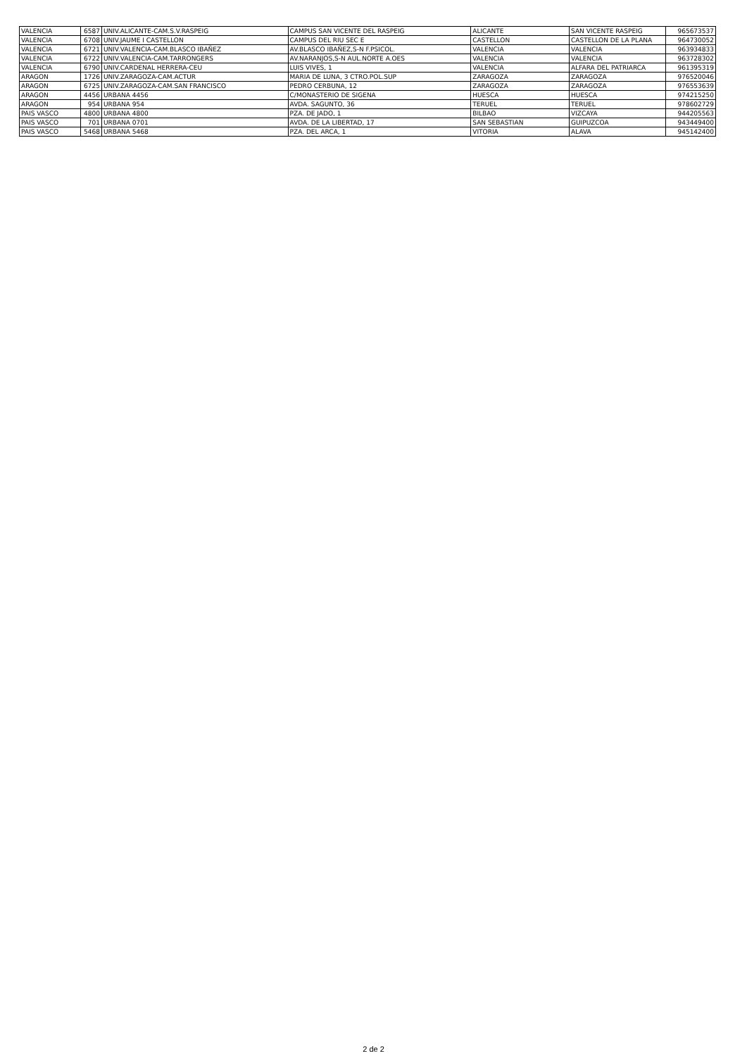| VALENCIA | 6587 | UNIV.ALICANTE-CAM.S.V.RASPEIG | CAMPUS SAN VICENTE DEL RASPEIG | ALICANTE | SAN VICENTE RASPEIG | 965673537 |
| VALENCIA | 6708 | UNIV.JAUME I CASTELLON | CAMPUS DEL RIU SEC E | CASTELLON | CASTELLON DE LA PLANA | 964730052 |
| VALENCIA | 6721 | UNIV.VALENCIA-CAM.BLASCO IBAÑEZ | AV.BLASCO IBAÑEZ,S-N F.PSICOL. | VALENCIA | VALENCIA | 963934833 |
| VALENCIA | 6722 | UNIV.VALENCIA-CAM.TARRONGERS | AV.NARANJOS,S-N AUL.NORTE A.OES | VALENCIA | VALENCIA | 963728302 |
| VALENCIA | 6790 | UNIV.CARDENAL HERRERA-CEU | LUIS VIVES, 1 | VALENCIA | ALFARA DEL PATRIARCA | 961395319 |
| ARAGON | 1726 | UNIV.ZARAGOZA-CAM.ACTUR | MARIA DE LUNA, 3 CTRO.POL.SUP | ZARAGOZA | ZARAGOZA | 976520046 |
| ARAGON | 6725 | UNIV.ZARAGOZA-CAM.SAN FRANCISCO | PEDRO CERBUNA, 12 | ZARAGOZA | ZARAGOZA | 976553639 |
| ARAGON | 4456 | URBANA 4456 | C/MONASTERIO DE SIGENA | HUESCA | HUESCA | 974215250 |
| ARAGON | 954 | URBANA 954 | AVDA. SAGUNTO, 36 | TERUEL | TERUEL | 978602729 |
| PAIS VASCO | 4800 | URBANA 4800 | PZA. DE JADO, 1 | BILBAO | VIZCAYA | 944205563 |
| PAIS VASCO | 701 | URBANA 0701 | AVDA. DE LA LIBERTAD, 17 | SAN SEBASTIAN | GUIPUZCOA | 943449400 |
| PAIS VASCO | 5468 | URBANA 5468 | PZA. DEL ARCA, 1 | VITORIA | ALAVA | 945142400 |
2 de 2